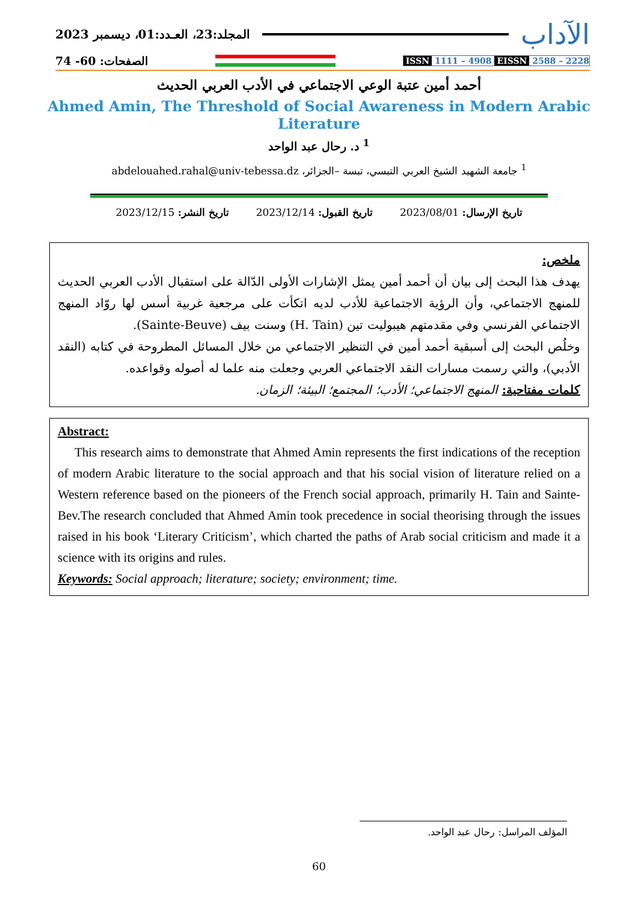المجلد:23، العـدد:01، ديسمبر 2023
الآداب
الصفحات: 60- 74
ISSN 1111 – 4908 EISSN 2588 – 2228
أحمد أمين عتبة الوعي الاجتماعي في الأدب العربي الحديث
Ahmed Amin, The Threshold of Social Awareness in Modern Arabic
Literature
<sup>1</sup> د. رحال عبد الواحد
<sup>1</sup> جامعة الشهيد الشيخ العربي التبسي، تبسة –الجزائر، abdelouahed.rahal@univ-tebessa.dz
تاريخ الإرسال: 2023/08/01 تاريخ القبول: 2023/12/14 تاريخ النشر: 2023/12/15
ملخص:
يهدف هذا البحث إلى بيان أن أحمد أمين يمثل الإشارات الأولى الدّالة على استقبال الأدب العربي الحديث للمنهج الاجتماعي، وأن الرؤية الاجتماعية للأدب لديه اتكأت على مرجعية غربية أسس لها روّاد المنهج الاجتماعي الفرنسي وفي مقدمتهم هيبوليت تين (H. Tain) وسنت بيف (Sainte-Beuve).
وخلُص البحث إلى أسبقية أحمد أمين في التنظير الاجتماعي من خلال المسائل المطروحة في كتابه (النقد الأدبي)، والتي رسمت مسارات النقد الاجتماعي العربي وجعلت منه علما له أصوله وقواعده.
كلمات مفتاحية: المنهج الاجتماعي؛ الأدب؛ المجتمع؛ البيئة؛ الزمان.
Abstract:
This research aims to demonstrate that Ahmed Amin represents the first indications of the reception of modern Arabic literature to the social approach and that his social vision of literature relied on a Western reference based on the pioneers of the French social approach, primarily H. Tain and Sainte-Bev.The research concluded that Ahmed Amin took precedence in social theorising through the issues raised in his book ‘Literary Criticism’, which charted the paths of Arab social criticism and made it a science with its origins and rules.
Keywords: Social approach; literature; society; environment; time.
المؤلف المراسل: رحال عبد الواحد.
60